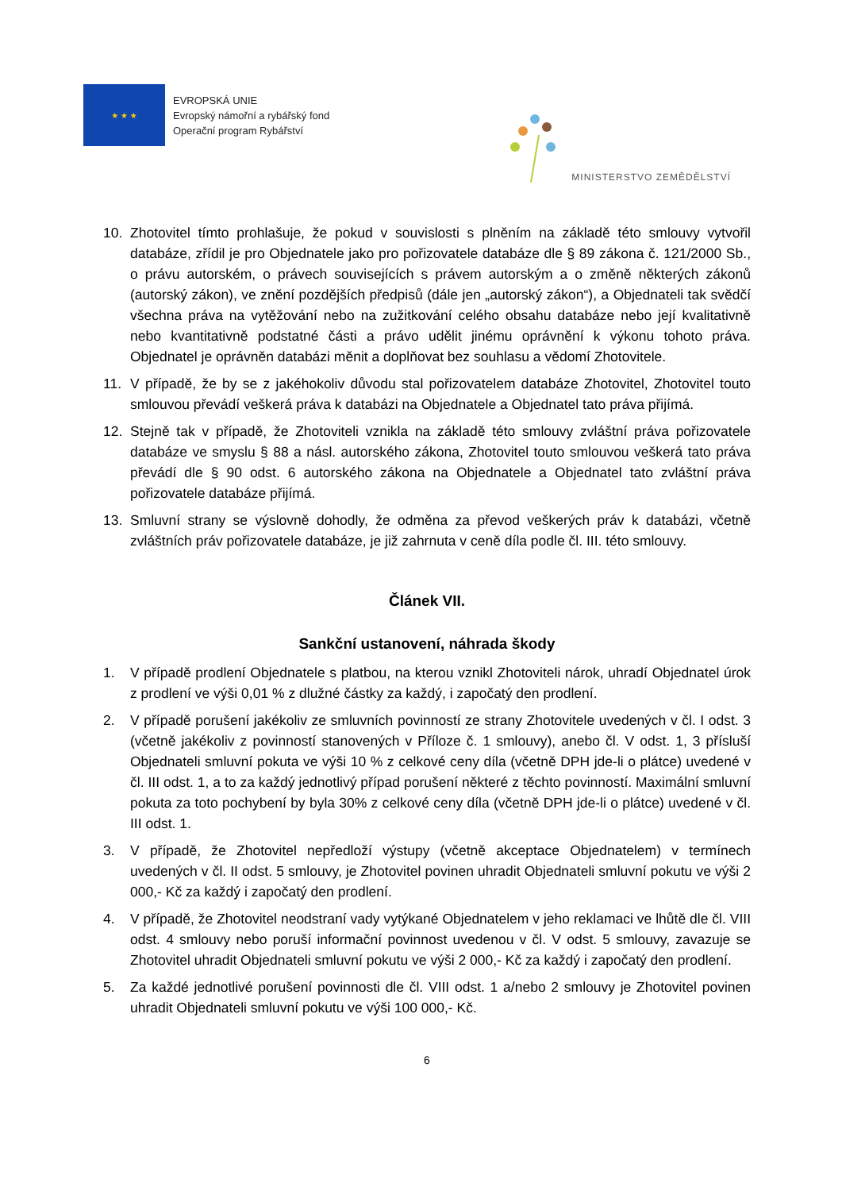★ ★ ★
EVROPSKÁ UNIE
Evropský námořní a rybářský fond
Operační program Rybářství
MINISTERSTVO ZEMĚDĚLSTVÍ
10. Zhotovitel tímto prohlašuje, že pokud v souvislosti s plněním na základě této smlouvy vytvořil databáze, zřídil je pro Objednatele jako pro pořizovatele databáze dle § 89 zákona č. 121/2000 Sb., o právu autorském, o právech souvisejících s právem autorským a o změně některých zákonů (autorský zákon), ve znění pozdějších předpisů (dále jen „autorský zákon“), a Objednateli tak svědčí všechna práva na vytěžování nebo na zužitkování celého obsahu databáze nebo její kvalitativně nebo kvantitativně podstatné části a právo udělit jinému oprávnění k výkonu tohoto práva. Objednatel je oprávněn databázi měnit a doplňovat bez souhlasu a vědomí Zhotovitele.
11. V případě, že by se z jakéhokoliv důvodu stal pořizovatelem databáze Zhotovitel, Zhotovitel touto smlouvou převádí veškerá práva k databázi na Objednatele a Objednatel tato práva přijímá.
12. Stejně tak v případě, že Zhotoviteli vznikla na základě této smlouvy zvláštní práva pořizovatele databáze ve smyslu § 88 a násl. autorského zákona, Zhotovitel touto smlouvou veškerá tato práva převádí dle § 90 odst. 6 autorského zákona na Objednatele a Objednatel tato zvláštní práva pořizovatele databáze přijímá.
13. Smluvní strany se výslovně dohodly, že odměna za převod veškerých práv k databázi, včetně zvláštních práv pořizovatele databáze, je již zahrnuta v ceně díla podle čl. III. této smlouvy.
Článek VII.
Sankční ustanovení, náhrada škody
1. V případě prodlení Objednatele s platbou, na kterou vznikl Zhotoviteli nárok, uhradí Objednatel úrok z prodlení ve výši 0,01 % z dlužné částky za každý, i započatý den prodlení.
2. V případě porušení jakékoliv ze smluvních povinností ze strany Zhotovitele uvedených v čl. I odst. 3 (včetně jakékoliv z povinností stanovených v Příloze č. 1 smlouvy), anebo čl. V odst. 1, 3 přísluší Objednateli smluvní pokuta ve výši 10 % z celkové ceny díla (včetně DPH jde-li o plátce) uvedené v čl. III odst. 1, a to za každý jednotlivý případ porušení některé z těchto povinností. Maximální smluvní pokuta za toto pochybení by byla 30% z celkové ceny díla (včetně DPH jde-li o plátce) uvedené v čl. III odst. 1.
3. V případě, že Zhotovitel nepředloží výstupy (včetně akceptace Objednatelem) v termínech uvedených v čl. II odst. 5 smlouvy, je Zhotovitel povinen uhradit Objednateli smluvní pokutu ve výši 2 000,- Kč za každý i započatý den prodlení.
4. V případě, že Zhotovitel neodstraní vady vytýkané Objednatelem v jeho reklamaci ve lhůtě dle čl. VIII odst. 4 smlouvy nebo poruší informační povinnost uvedenou v čl. V odst. 5 smlouvy, zavazuje se Zhotovitel uhradit Objednateli smluvní pokutu ve výši 2 000,- Kč za každý i započatý den prodlení.
5. Za každé jednotlivé porušení povinnosti dle čl. VIII odst. 1 a/nebo 2 smlouvy je Zhotovitel povinen uhradit Objednateli smluvní pokutu ve výši 100 000,- Kč.
6